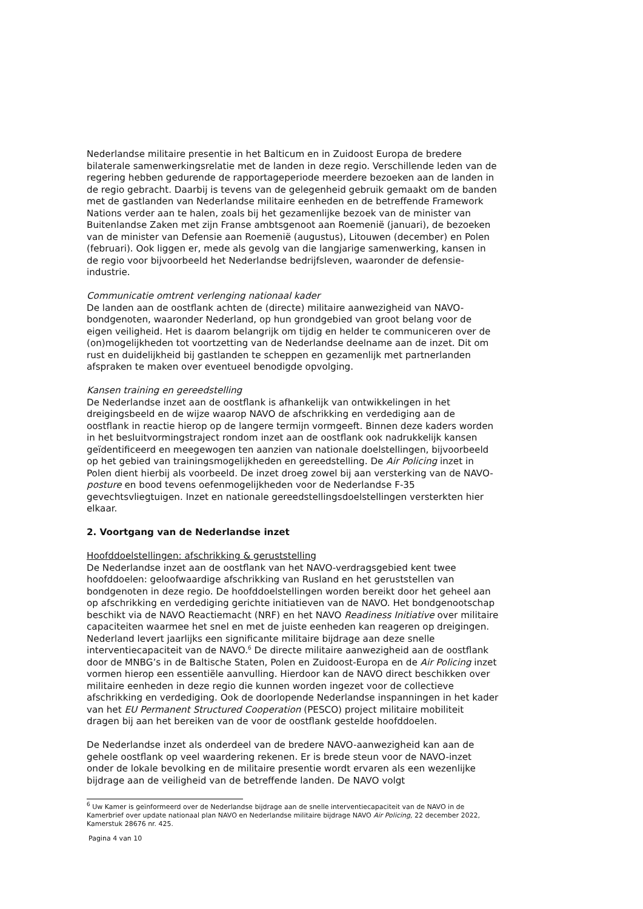Nederlandse militaire presentie in het Balticum en in Zuidoost Europa de bredere bilaterale samenwerkingsrelatie met de landen in deze regio. Verschillende leden van de regering hebben gedurende de rapportageperiode meerdere bezoeken aan de landen in de regio gebracht. Daarbij is tevens van de gelegenheid gebruik gemaakt om de banden met de gastlanden van Nederlandse militaire eenheden en de betreffende Framework Nations verder aan te halen, zoals bij het gezamenlijke bezoek van de minister van Buitenlandse Zaken met zijn Franse ambtsgenoot aan Roemenië (januari), de bezoeken van de minister van Defensie aan Roemenië (augustus), Litouwen (december) en Polen (februari). Ook liggen er, mede als gevolg van die langjarige samenwerking, kansen in de regio voor bijvoorbeeld het Nederlandse bedrijfsleven, waaronder de defensie-industrie.
Communicatie omtrent verlenging nationaal kader
De landen aan de oostflank achten de (directe) militaire aanwezigheid van NAVO-bondgenoten, waaronder Nederland, op hun grondgebied van groot belang voor de eigen veiligheid. Het is daarom belangrijk om tijdig en helder te communiceren over de (on)mogelijkheden tot voortzetting van de Nederlandse deelname aan de inzet. Dit om rust en duidelijkheid bij gastlanden te scheppen en gezamenlijk met partnerlanden afspraken te maken over eventueel benodigde opvolging.
Kansen training en gereedstelling
De Nederlandse inzet aan de oostflank is afhankelijk van ontwikkelingen in het dreigingsbeeld en de wijze waarop NAVO de afschrikking en verdediging aan de oostflank in reactie hierop op de langere termijn vormgeeft. Binnen deze kaders worden in het besluitvormingstraject rondom inzet aan de oostflank ook nadrukkelijk kansen geïdentificeerd en meegewogen ten aanzien van nationale doelstellingen, bijvoorbeeld op het gebied van trainingsmogelijkheden en gereedstelling. De Air Policing inzet in Polen dient hierbij als voorbeeld. De inzet droeg zowel bij aan versterking van de NAVO-posture en bood tevens oefenmogelijkheden voor de Nederlandse F-35 gevechtsvliegtuigen. Inzet en nationale gereedstellingsdoelstellingen versterkten hier elkaar.
2. Voortgang van de Nederlandse inzet
Hoofddoelstellingen: afschrikking & geruststelling
De Nederlandse inzet aan de oostflank van het NAVO-verdragsgebied kent twee hoofddoelen: geloofwaardige afschrikking van Rusland en het geruststellen van bondgenoten in deze regio. De hoofddoelstellingen worden bereikt door het geheel aan op afschrikking en verdediging gerichte initiatieven van de NAVO. Het bondgenootschap beschikt via de NAVO Reactiemacht (NRF) en het NAVO Readiness Initiative over militaire capaciteiten waarmee het snel en met de juiste eenheden kan reageren op dreigingen. Nederland levert jaarlijks een significante militaire bijdrage aan deze snelle interventiecapaciteit van de NAVO.<sup>6</sup> De directe militaire aanwezigheid aan de oostflank door de MNBG’s in de Baltische Staten, Polen en Zuidoost-Europa en de Air Policing inzet vormen hierop een essentiële aanvulling. Hierdoor kan de NAVO direct beschikken over militaire eenheden in deze regio die kunnen worden ingezet voor de collectieve afschrikking en verdediging. Ook de doorlopende Nederlandse inspanningen in het kader van het EU Permanent Structured Cooperation (PESCO) project militaire mobiliteit dragen bij aan het bereiken van de voor de oostflank gestelde hoofddoelen.
De Nederlandse inzet als onderdeel van de bredere NAVO-aanwezigheid kan aan de gehele oostflank op veel waardering rekenen. Er is brede steun voor de NAVO-inzet onder de lokale bevolking en de militaire presentie wordt ervaren als een wezenlijke bijdrage aan de veiligheid van de betreffende landen. De NAVO volgt
<sup>6</sup> Uw Kamer is geïnformeerd over de Nederlandse bijdrage aan de snelle interventiecapaciteit van de NAVO in de Kamerbrief over update nationaal plan NAVO en Nederlandse militaire bijdrage NAVO Air Policing, 22 december 2022, Kamerstuk 28676 nr. 425.
Pagina 4 van 10